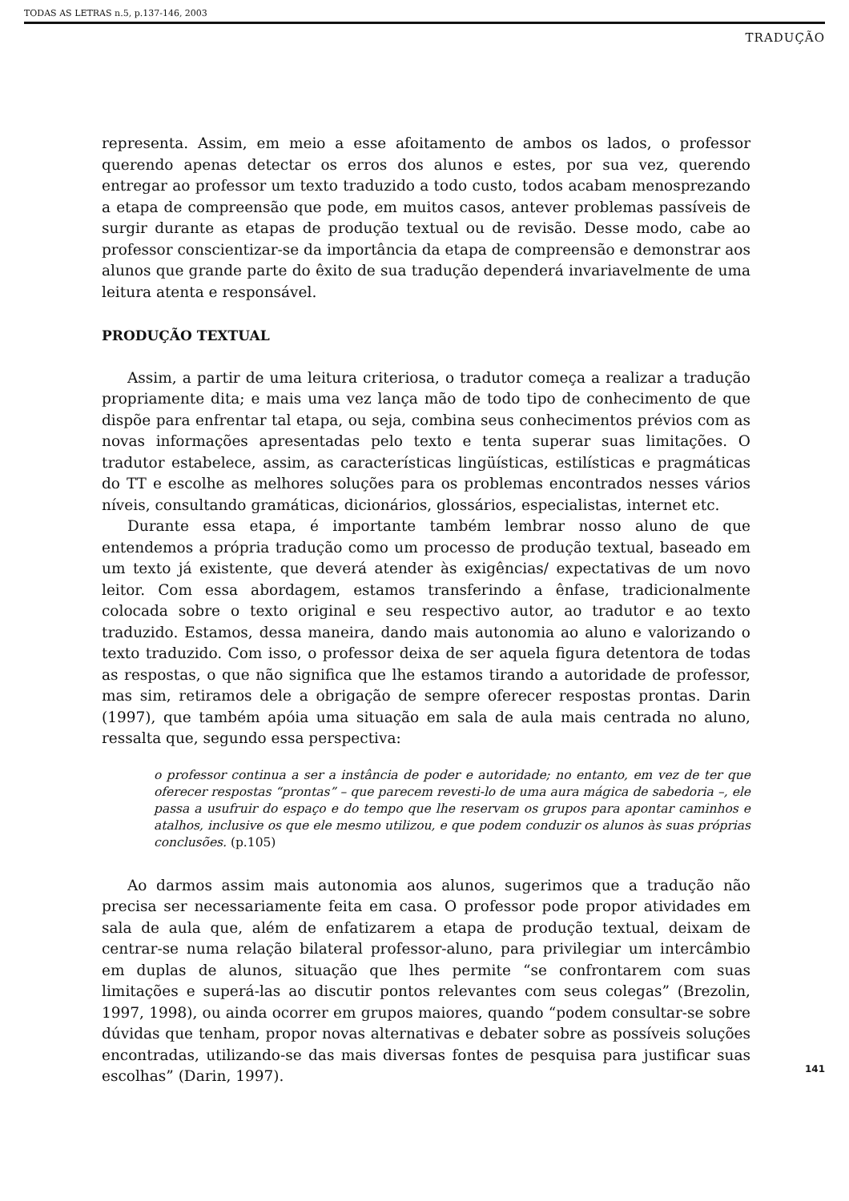TODAS AS LETRAS n.5, p.137-146, 2003
TRADUÇÃO
representa. Assim, em meio a esse afoitamento de ambos os lados, o professor querendo apenas detectar os erros dos alunos e estes, por sua vez, querendo entregar ao professor um texto traduzido a todo custo, todos acabam menosprezando a etapa de compreensão que pode, em muitos casos, antever problemas passíveis de surgir durante as etapas de produção textual ou de revisão. Desse modo, cabe ao professor conscientizar-se da importância da etapa de compreensão e demonstrar aos alunos que grande parte do êxito de sua tradução dependerá invariavelmente de uma leitura atenta e responsável.
PRODUÇÃO TEXTUAL
Assim, a partir de uma leitura criteriosa, o tradutor começa a realizar a tradução propriamente dita; e mais uma vez lança mão de todo tipo de conhecimento de que dispõe para enfrentar tal etapa, ou seja, combina seus conhecimentos prévios com as novas informações apresentadas pelo texto e tenta superar suas limitações. O tradutor estabelece, assim, as características lingüísticas, estilísticas e pragmáticas do TT e escolhe as melhores soluções para os problemas encontrados nesses vários níveis, consultando gramáticas, dicionários, glossários, especialistas, internet etc.
Durante essa etapa, é importante também lembrar nosso aluno de que entendemos a própria tradução como um processo de produção textual, baseado em um texto já existente, que deverá atender às exigências/ expectativas de um novo leitor. Com essa abordagem, estamos transferindo a ênfase, tradicionalmente colocada sobre o texto original e seu respectivo autor, ao tradutor e ao texto traduzido. Estamos, dessa maneira, dando mais autonomia ao aluno e valorizando o texto traduzido. Com isso, o professor deixa de ser aquela figura detentora de todas as respostas, o que não significa que lhe estamos tirando a autoridade de professor, mas sim, retiramos dele a obrigação de sempre oferecer respostas prontas. Darin (1997), que também apóia uma situação em sala de aula mais centrada no aluno, ressalta que, segundo essa perspectiva:
o professor continua a ser a instância de poder e autoridade; no entanto, em vez de ter que oferecer respostas “prontas” – que parecem revesti-lo de uma aura mágica de sabedoria –, ele passa a usufruir do espaço e do tempo que lhe reservam os grupos para apontar caminhos e atalhos, inclusive os que ele mesmo utilizou, e que podem conduzir os alunos às suas próprias conclusões. (p.105)
Ao darmos assim mais autonomia aos alunos, sugerimos que a tradução não precisa ser necessariamente feita em casa. O professor pode propor atividades em sala de aula que, além de enfatizarem a etapa de produção textual, deixam de centrar-se numa relação bilateral professor-aluno, para privilegiar um intercâmbio em duplas de alunos, situação que lhes permite “se confrontarem com suas limitações e superá-las ao discutir pontos relevantes com seus colegas” (Brezolin, 1997, 1998), ou ainda ocorrer em grupos maiores, quando “podem consultar-se sobre dúvidas que tenham, propor novas alternativas e debater sobre as possíveis soluções encontradas, utilizando-se das mais diversas fontes de pesquisa para justificar suas escolhas” (Darin, 1997).
141